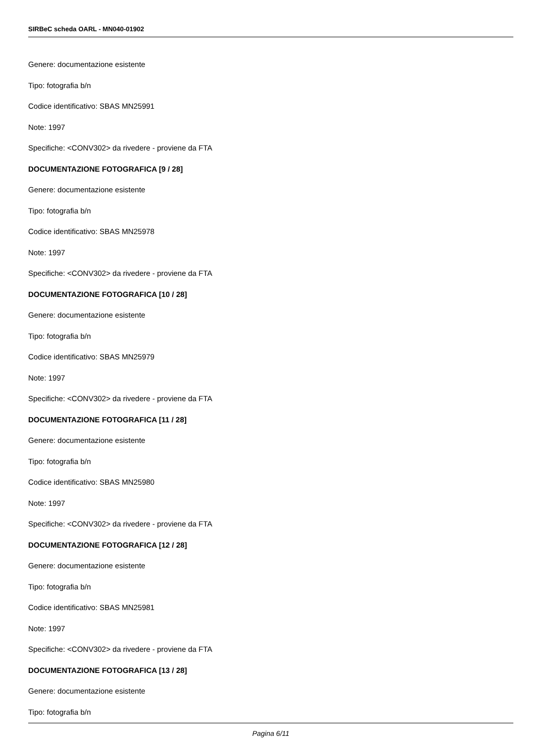SIRBeC scheda OARL - MN040-01902
Genere: documentazione esistente
Tipo: fotografia b/n
Codice identificativo: SBAS MN25991
Note: 1997
Specifiche: <CONV302> da rivedere - proviene da FTA
DOCUMENTAZIONE FOTOGRAFICA [9 / 28]
Genere: documentazione esistente
Tipo: fotografia b/n
Codice identificativo: SBAS MN25978
Note: 1997
Specifiche: <CONV302> da rivedere - proviene da FTA
DOCUMENTAZIONE FOTOGRAFICA [10 / 28]
Genere: documentazione esistente
Tipo: fotografia b/n
Codice identificativo: SBAS MN25979
Note: 1997
Specifiche: <CONV302> da rivedere - proviene da FTA
DOCUMENTAZIONE FOTOGRAFICA [11 / 28]
Genere: documentazione esistente
Tipo: fotografia b/n
Codice identificativo: SBAS MN25980
Note: 1997
Specifiche: <CONV302> da rivedere - proviene da FTA
DOCUMENTAZIONE FOTOGRAFICA [12 / 28]
Genere: documentazione esistente
Tipo: fotografia b/n
Codice identificativo: SBAS MN25981
Note: 1997
Specifiche: <CONV302> da rivedere - proviene da FTA
DOCUMENTAZIONE FOTOGRAFICA [13 / 28]
Genere: documentazione esistente
Tipo: fotografia b/n
Pagina 6/11